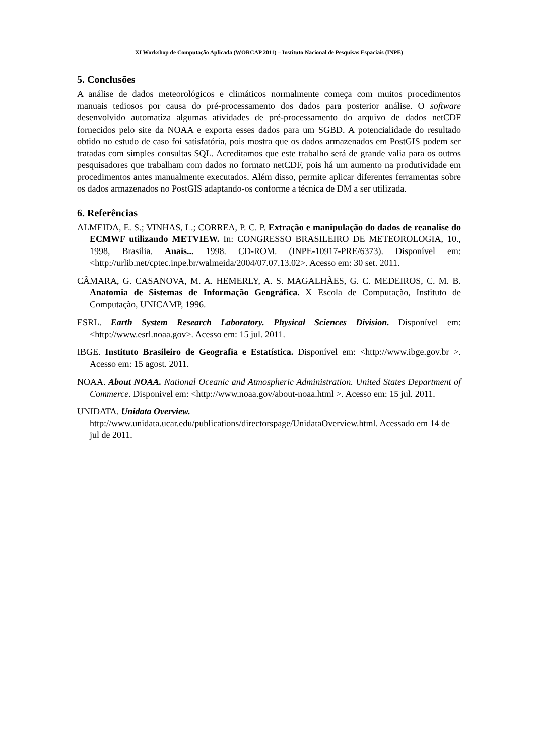XI Workshop de Computação Aplicada (WORCAP 2011) – Instituto Nacional de Pesquisas Espaciais (INPE)
5. Conclusões
A análise de dados meteorológicos e climáticos normalmente começa com muitos procedimentos manuais tediosos por causa do pré-processamento dos dados para posterior análise. O software desenvolvido automatiza algumas atividades de pré-processamento do arquivo de dados netCDF fornecidos pelo site da NOAA e exporta esses dados para um SGBD. A potencialidade do resultado obtido no estudo de caso foi satisfatória, pois mostra que os dados armazenados em PostGIS podem ser tratadas com simples consultas SQL. Acreditamos que este trabalho será de grande valia para os outros pesquisadores que trabalham com dados no formato netCDF, pois há um aumento na produtividade em procedimentos antes manualmente executados. Além disso, permite aplicar diferentes ferramentas sobre os dados armazenados no PostGIS adaptando-os conforme a técnica de DM a ser utilizada.
6. Referências
ALMEIDA, E. S.; VINHAS, L.; CORREA, P. C. P. Extração e manipulação do dados de reanalise do ECMWF utilizando METVIEW. In: CONGRESSO BRASILEIRO DE METEOROLOGIA, 10., 1998, Brasilia. Anais... 1998. CD-ROM. (INPE-10917-PRE/6373). Disponível em: <http://urlib.net/cptec.inpe.br/walmeida/2004/07.07.13.02>. Acesso em: 30 set. 2011.
CÂMARA, G. CASANOVA, M. A. HEMERLY, A. S. MAGALHÃES, G. C. MEDEIROS, C. M. B. Anatomia de Sistemas de Informação Geográfica. X Escola de Computação, Instituto de Computação, UNICAMP, 1996.
ESRL. Earth System Research Laboratory. Physical Sciences Division. Disponível em: <http://www.esrl.noaa.gov>. Acesso em: 15 jul. 2011.
IBGE. Instituto Brasileiro de Geografia e Estatística. Disponível em: <http://www.ibge.gov.br >. Acesso em: 15 agost. 2011.
NOAA. About NOAA. National Oceanic and Atmospheric Administration. United States Department of Commerce. Disponivel em: <http://www.noaa.gov/about-noaa.html >. Acesso em: 15 jul. 2011.
UNIDATA. Unidata Overview.
http://www.unidata.ucar.edu/publications/directorspage/UnidataOverview.html. Acessado em 14 de jul de 2011.